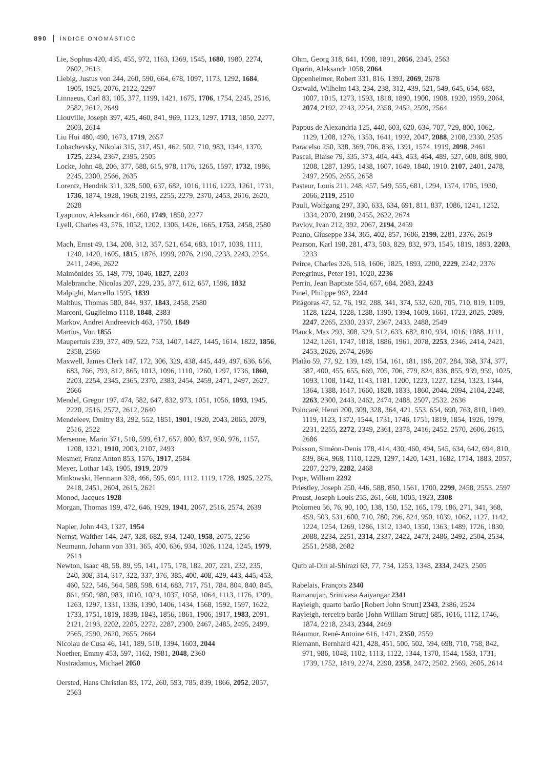890 ÍNDICE ONOMÁSTICO
Lie, Sophus 420, 435, 455, 972, 1163, 1369, 1545, 1680, 1980, 2274, 2602, 2613
Liebig, Justus von 244, 260, 590, 664, 678, 1097, 1173, 1292, 1684, 1905, 1925, 2076, 2122, 2297
Linnaeus, Carl 83, 105, 377, 1199, 1421, 1675, 1706, 1754, 2245, 2516, 2582, 2612, 2649
Liouville, Joseph 397, 425, 460, 841, 969, 1123, 1297, 1713, 1850, 2277, 2603, 2614
Liu Hui 480, 490, 1673, 1719, 2657
Lobachevsky, Nikolai 315, 317, 451, 462, 502, 710, 983, 1344, 1370, 1725, 2234, 2367, 2395, 2505
Locke, John 48, 206, 377, 588, 615, 978, 1176, 1265, 1597, 1732, 1986, 2245, 2300, 2566, 2635
Lorentz, Hendrik 311, 328, 500, 637, 682, 1016, 1116, 1223, 1261, 1731, 1736, 1874, 1928, 1968, 2193, 2255, 2279, 2370, 2453, 2616, 2620, 2628
Lyapunov, Aleksandr 461, 660, 1749, 1850, 2277
Lyell, Charles 43, 576, 1052, 1202, 1306, 1426, 1665, 1753, 2458, 2580
Mach, Ernst 49, 134, 208, 312, 357, 521, 654, 683, 1017, 1038, 1111, 1240, 1420, 1605, 1815, 1876, 1999, 2076, 2190, 2233, 2243, 2254, 2411, 2496, 2622
Maimônides 55, 149, 779, 1046, 1827, 2203
Malebranche, Nicolas 207, 229, 235, 377, 612, 657, 1596, 1832
Malpighi, Marcello 1595, 1839
Malthus, Thomas 580, 844, 937, 1843, 2458, 2580
Marconi, Guglielmo 1118, 1848, 2383
Markov, Andrei Andreevich 463, 1750, 1849
Martius, Von 1855
Maupertuis 239, 377, 409, 522, 753, 1407, 1427, 1445, 1614, 1822, 1856, 2358, 2566
Maxwell, James Clerk 147, 172, 306, 329, 438, 445, 449, 497, 636, 656, 683, 766, 793, 812, 865, 1013, 1096, 1110, 1260, 1297, 1736, 1860, 2203, 2254, 2345, 2365, 2370, 2383, 2454, 2459, 2471, 2497, 2627, 2666
Mendel, Gregor 197, 474, 582, 647, 832, 973, 1051, 1056, 1893, 1945, 2220, 2516, 2572, 2612, 2640
Mendeleev, Dmitry 83, 292, 552, 1851, 1901, 1920, 2043, 2065, 2079, 2516, 2522
Mersenne, Marin 371, 510, 599, 617, 657, 800, 837, 950, 976, 1157, 1208, 1321, 1910, 2003, 2107, 2493
Mesmer, Franz Anton 853, 1576, 1917, 2584
Meyer, Lothar 143, 1905, 1919, 2079
Minkowski, Hermann 328, 466, 595, 694, 1112, 1119, 1728, 1925, 2275, 2418, 2451, 2604, 2615, 2621
Monod, Jacques 1928
Morgan, Thomas 199, 472, 646, 1929, 1941, 2067, 2516, 2574, 2639
Napier, John 443, 1327, 1954
Nernst, Walther 144, 247, 328, 682, 934, 1240, 1958, 2075, 2256
Neumann, Johann von 331, 365, 400, 636, 934, 1026, 1124, 1245, 1979, 2614
Newton, Isaac 48, 58, 89, 95, 141, 175, 178, 182, 207, 221, 232, 235, 240, 308, 314, 317, 322, 337, 376, 385, 400, 408, 429, 443, 445, 453, 460, 522, 546, 564, 588, 598, 614, 683, 717, 751, 784, 804, 840, 845, 861, 950, 980, 983, 1010, 1024, 1037, 1058, 1064, 1113, 1176, 1209, 1263, 1297, 1331, 1336, 1390, 1406, 1434, 1568, 1592, 1597, 1622, 1733, 1751, 1819, 1838, 1843, 1856, 1861, 1906, 1917, 1983, 2091, 2121, 2193, 2202, 2205, 2272, 2287, 2300, 2467, 2485, 2495, 2499, 2565, 2590, 2620, 2655, 2664
Nicolau de Cusa 46, 141, 189, 510, 1394, 1603, 2044
Noether, Emmy 453, 597, 1162, 1981, 2048, 2360
Nostradamus, Michael 2050
Oersted, Hans Christian 83, 172, 260, 593, 785, 839, 1866, 2052, 2057, 2563
Ohm, Georg 318, 641, 1098, 1891, 2056, 2345, 2563
Oparin, Aleksandr 1058, 2064
Oppenheimer, Robert 331, 816, 1393, 2069, 2678
Ostwald, Wilhelm 143, 234, 238, 312, 439, 521, 549, 645, 654, 683, 1007, 1015, 1273, 1593, 1818, 1890, 1900, 1908, 1920, 1959, 2064, 2074, 2192, 2243, 2254, 2358, 2452, 2509, 2564
Pappus de Alexandria 125, 440, 603, 620, 634, 707, 729, 800, 1062, 1129, 1208, 1276, 1353, 1641, 1992, 2047, 2088, 2108, 2330, 2535
Paracelso 250, 338, 369, 706, 836, 1391, 1574, 1919, 2098, 2461
Pascal, Blaise 79, 335, 373, 404, 443, 453, 464, 489, 527, 608, 808, 980, 1208, 1287, 1395, 1438, 1607, 1649, 1840, 1910, 2107, 2401, 2478, 2497, 2505, 2655, 2658
Pasteur, Louis 211, 248, 457, 549, 555, 681, 1294, 1374, 1705, 1930, 2066, 2119, 2510
Pauli, Wolfgang 297, 330, 633, 634, 691, 811, 837, 1086, 1241, 1252, 1334, 2070, 2190, 2455, 2622, 2674
Pavlov, Ivan 212, 392, 2067, 2194, 2459
Peano, Giuseppe 334, 365, 402, 857, 1606, 2199, 2281, 2376, 2619
Pearson, Karl 198, 281, 473, 503, 829, 832, 973, 1545, 1819, 1893, 2203, 2233
Peirce, Charles 326, 518, 1606, 1825, 1893, 2200, 2229, 2242, 2376
Peregrinus, Peter 191, 1020, 2236
Perrin, Jean Baptiste 554, 657, 684, 2083, 2243
Pinel, Philippe 962, 2244
Pitágoras 47, 52, 76, 192, 288, 341, 374, 532, 620, 705, 710, 819, 1109, 1128, 1224, 1228, 1288, 1390, 1394, 1609, 1661, 1723, 2025, 2089, 2247, 2265, 2330, 2337, 2367, 2433, 2488, 2549
Planck, Max 293, 308, 329, 512, 633, 682, 810, 934, 1016, 1088, 1111, 1242, 1261, 1747, 1818, 1886, 1961, 2078, 2253, 2346, 2414, 2421, 2453, 2626, 2674, 2686
Platão 59, 77, 92, 139, 149, 154, 161, 181, 196, 207, 284, 368, 374, 377, 387, 400, 455, 655, 669, 705, 706, 779, 824, 836, 855, 939, 959, 1025, 1093, 1108, 1142, 1143, 1181, 1200, 1223, 1227, 1234, 1323, 1344, 1364, 1388, 1617, 1660, 1828, 1833, 1860, 2044, 2094, 2104, 2248, 2263, 2300, 2443, 2462, 2474, 2488, 2507, 2532, 2636
Poincaré, Henri 200, 309, 328, 364, 421, 553, 654, 690, 763, 810, 1049, 1119, 1123, 1372, 1544, 1731, 1746, 1751, 1819, 1854, 1926, 1979, 2231, 2255, 2272, 2349, 2361, 2378, 2416, 2452, 2570, 2606, 2615, 2686
Poisson, Siméon-Denis 178, 414, 430, 460, 494, 545, 634, 642, 694, 810, 839, 864, 968, 1110, 1229, 1297, 1420, 1431, 1682, 1714, 1883, 2057, 2207, 2279, 2282, 2468
Pope, William 2292
Priestley, Joseph 250, 446, 588, 850, 1561, 1700, 2299, 2458, 2553, 2597
Proust, Joseph Louis 255, 261, 668, 1005, 1923, 2308
Ptolomeu 56, 76, 90, 100, 138, 150, 152, 165, 179, 186, 271, 341, 368, 459, 503, 531, 600, 710, 780, 796, 824, 950, 1039, 1062, 1127, 1142, 1224, 1254, 1269, 1286, 1312, 1340, 1350, 1363, 1489, 1726, 1830, 2088, 2234, 2251, 2314, 2337, 2422, 2473, 2486, 2492, 2504, 2534, 2551, 2588, 2682
Qutb al-Din al-Shirazi 63, 77, 734, 1253, 1348, 2334, 2423, 2505
Rabelais, François 2340
Ramanujan, Srinivasa Aaiyangar 2341
Rayleigh, quarto barão [Robert John Strutt] 2343, 2386, 2524
Rayleigh, terceiro barão [John William Strutt] 685, 1016, 1112, 1746, 1874, 2218, 2343, 2344, 2469
Réaumur, René-Antoine 616, 1471, 2350, 2559
Riemann, Bernhard 421, 428, 451, 500, 502, 594, 698, 710, 758, 842, 971, 986, 1048, 1102, 1113, 1122, 1344, 1370, 1544, 1583, 1731, 1739, 1752, 1819, 2274, 2290, 2358, 2472, 2502, 2569, 2605, 2614